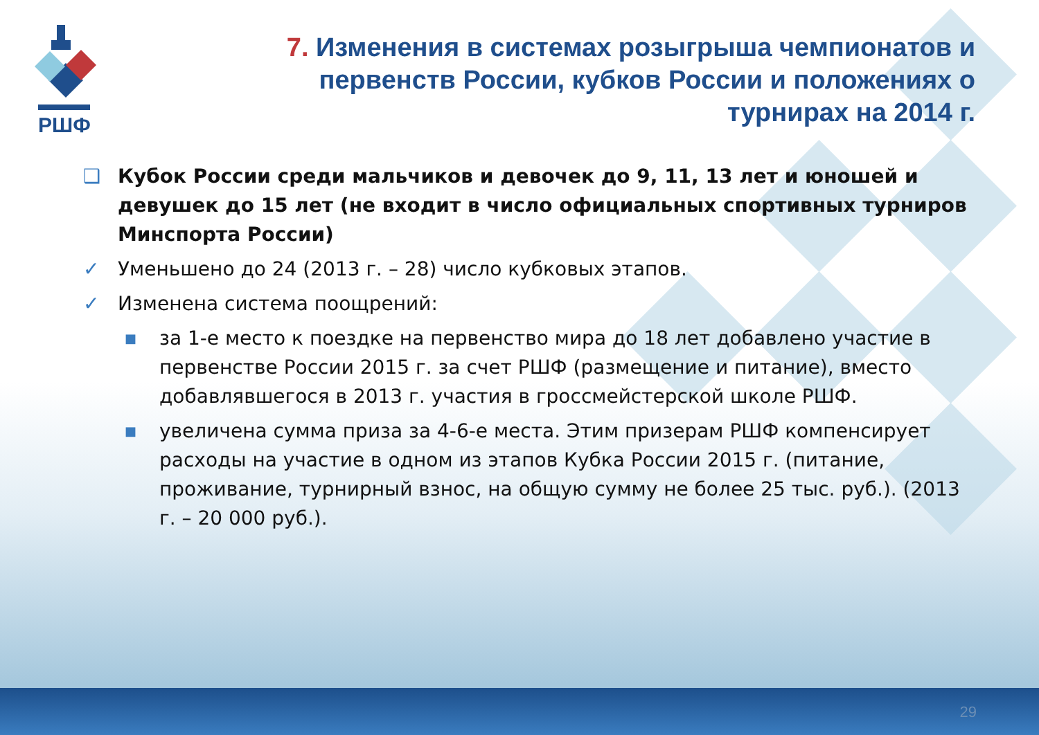РШФ
7. Изменения в системах розыгрыша чемпионатов и первенств России, кубков России и положениях о турнирах на 2014 г.
❑ Кубок России среди мальчиков и девочек до 9, 11, 13 лет и юношей и девушек до 15 лет (не входит в число официальных спортивных турниров Минспорта России)
✓ Уменьшено до 24 (2013 г. – 28) число кубковых этапов.
✓ Изменена система поощрений:
■
за 1-е место к поездке на первенство мира до 18 лет добавлено участие в первенстве России 2015 г. за счет РШФ (размещение и питание), вместо добавлявшегося в 2013 г. участия в гроссмейстерской школе РШФ.
■
увеличена сумма приза за 4-6-е места. Этим призерам РШФ компенсирует расходы на участие в одном из этапов Кубка России 2015 г. (питание, проживание, турнирный взнос, на общую сумму не более 25 тыс. руб.). (2013 г. – 20 000 руб.).
29